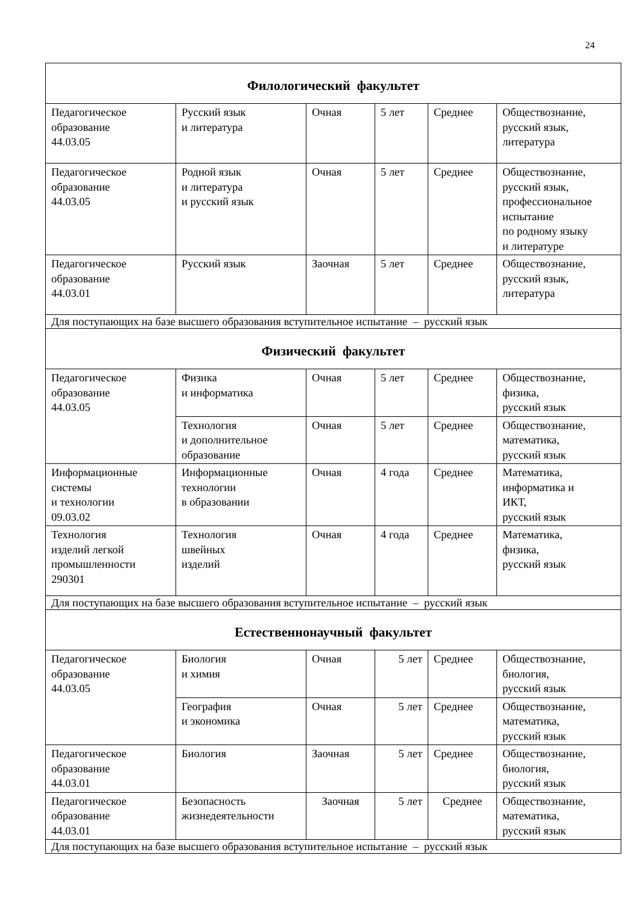24
| Филологический факультет | | | | | |
| Педагогическое образование 44.03.05 | Русский язык и литература | Очная | 5 лет | Среднее | Обществознание, русский язык, литература |
| Педагогическое образование 44.03.05 | Родной язык и литература и русский язык | Очная | 5 лет | Среднее | Обществознание, русский язык, профессиональное испытание по родному языку и литературе |
| Педагогическое образование 44.03.01 | Русский язык | Заочная | 5 лет | Среднее | Обществознание, русский язык, литература |
| Для поступающих на базе высшего образования вступительное испытание – русский язык | | | | | |
| Физический факультет | | | | | |
| Педагогическое образование 44.03.05 | Физика и информатика | Очная | 5 лет | Среднее | Обществознание, физика, русский язык |
| | Технология и дополнительное образование | Очная | 5 лет | Среднее | Обществознание, математика, русский язык |
| Информационные системы и технологии 09.03.02 | Информационные технологии в образовании | Очная | 4 года | Среднее | Математика, информатика и ИКТ, русский язык |
| Технология изделий легкой промышленности 290301 | Технология швейных изделий | Очная | 4 года | Среднее | Математика, физика, русский язык |
| Для поступающих на базе высшего образования вступительное испытание – русский язык | | | | | |
| Естественнонаучный факультет | | | | | |
| Педагогическое образование 44.03.05 | Биология и химия | Очная | 5 лет | Среднее | Обществознание, биология, русский язык |
| | География и экономика | Очная | 5 лет | Среднее | Обществознание, математика, русский язык |
| Педагогическое образование 44.03.01 | Биология | Заочная | 5 лет | Среднее | Обществознание, биология, русский язык |
| Педагогическое образование 44.03.01 | Безопасность жизнедеятельности | Заочная | 5 лет | Среднее | Обществознание, математика, русский язык |
| Для поступающих на базе высшего образования вступительное испытание – русский язык | | | | | |